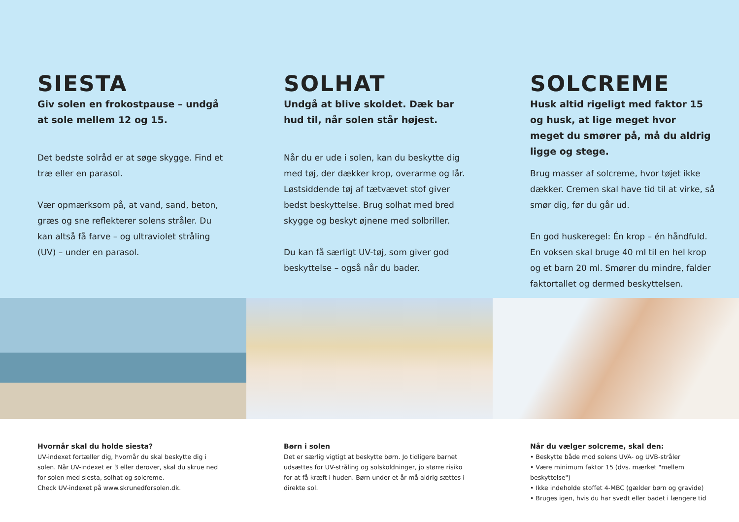SIESTA
Giv solen en frokostpause – undgå at sole mellem 12 og 15.
Det bedste solråd er at søge skygge. Find et træ eller en parasol.
Vær opmærksom på, at vand, sand, beton, græs og sne reflekterer solens stråler. Du kan altså få farve – og ultraviolet stråling (UV) – under en parasol.
SOLHAT
Undgå at blive skoldet. Dæk bar hud til, når solen står højest.
Når du er ude i solen, kan du beskytte dig med tøj, der dækker krop, overarme og lår. Løstsiddende tøj af tætvævet stof giver bedst beskyttelse. Brug solhat med bred skygge og beskyt øjnene med solbriller.
Du kan få særligt UV-tøj, som giver god beskyttelse – også når du bader.
SOLCREME
Husk altid rigeligt med faktor 15 og husk, at lige meget hvor meget du smører på, må du aldrig ligge og stege.
Brug masser af solcreme, hvor tøjet ikke dækker. Cremen skal have tid til at virke, så smør dig, før du går ud.
En god huskeregel: Én krop – én håndfuld. En voksen skal bruge 40 ml til en hel krop og et barn 20 ml. Smører du mindre, falder faktortallet og dermed beskyttelsen.
Hvornår skal du holde siesta?
UV-indexet fortæller dig, hvornår du skal beskytte dig i solen. Når UV-indexet er 3 eller derover, skal du skrue ned for solen med siesta, solhat og solcreme.
Check UV-indexet på www.skrunedforsolen.dk.
Børn i solen
Det er særlig vigtigt at beskytte børn. Jo tidligere barnet udsættes for UV-stråling og solskoldninger, jo større risiko for at få kræft i huden. Børn under et år må aldrig sættes i direkte sol.
Når du vælger solcreme, skal den:
• Beskytte både mod solens UVA- og UVB-stråler
• Være minimum faktor 15 (dvs. mærket "mellem beskyttelse")
• Ikke indeholde stoffet 4-MBC (gælder børn og gravide)
• Bruges igen, hvis du har svedt eller badet i længere tid